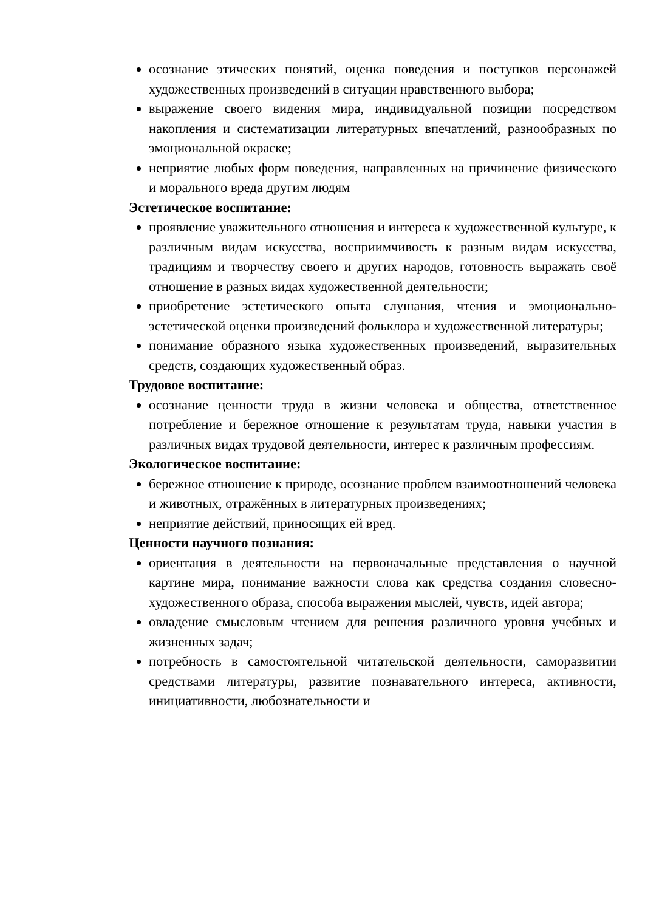осознание этических понятий, оценка поведения и поступков персонажей художественных произведений в ситуации нравственного выбора;
выражение своего видения мира, индивидуальной позиции посредством накопления и систематизации литературных впечатлений, разнообразных по эмоциональной окраске;
неприятие любых форм поведения, направленных на причинение физического и морального вреда другим людям
Эстетическое воспитание:
проявление уважительного отношения и интереса к художественной культуре, к различным видам искусства, восприимчивость к разным видам искусства, традициям и творчеству своего и других народов, готовность выражать своё отношение в разных видах художественной деятельности;
приобретение эстетического опыта слушания, чтения и эмоционально-эстетической оценки произведений фольклора и художественной литературы;
понимание образного языка художественных произведений, выразительных средств, создающих художественный образ.
Трудовое воспитание:
осознание ценности труда в жизни человека и общества, ответственное потребление и бережное отношение к результатам труда, навыки участия в различных видах трудовой деятельности, интерес к различным профессиям.
Экологическое воспитание:
бережное отношение к природе, осознание проблем взаимоотношений человека и животных, отражённых в литературных произведениях;
неприятие действий, приносящих ей вред.
Ценности научного познания:
ориентация в деятельности на первоначальные представления о научной картине мира, понимание важности слова как средства создания словесно-художественного образа, способа выражения мыслей, чувств, идей автора;
овладение смысловым чтением для решения различного уровня учебных и жизненных задач;
потребность в самостоятельной читательской деятельности, саморазвитии средствами литературы, развитие познавательного интереса, активности, инициативности, любознательности и